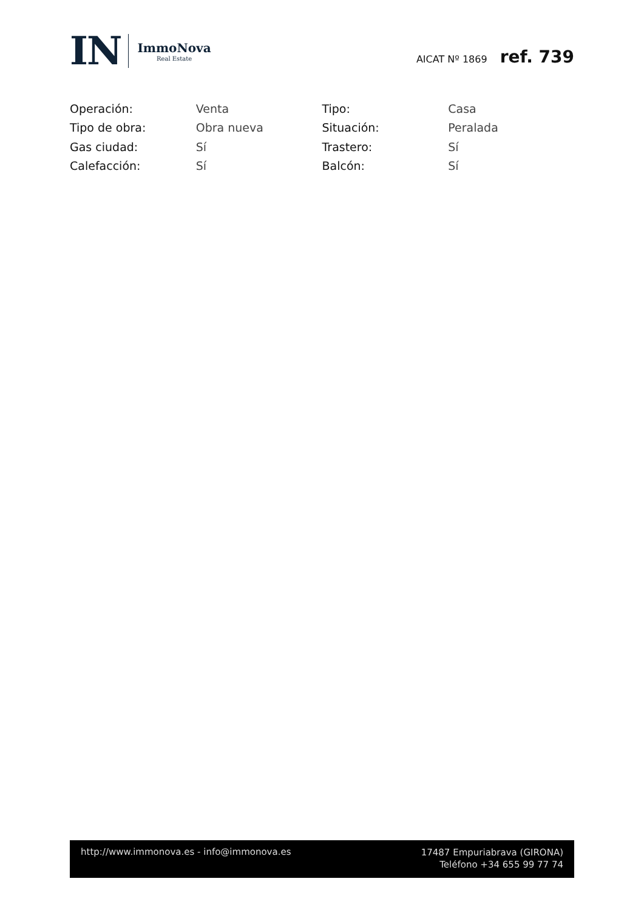IN
ImmoNova
Real Estate
AICAT Nº 1869 ref. 739
| Operación: | Venta | Tipo: | Casa |
| Tipo de obra: | Obra nueva | Situación: | Peralada |
| Gas ciudad: | Sí | Trastero: | Sí |
| Calefacción: | Sí | Balcón: | Sí |
http://www.immonova.es - info@immonova.es
17487 Empuriabrava (GIRONA)
Teléfono +34 655 99 77 74